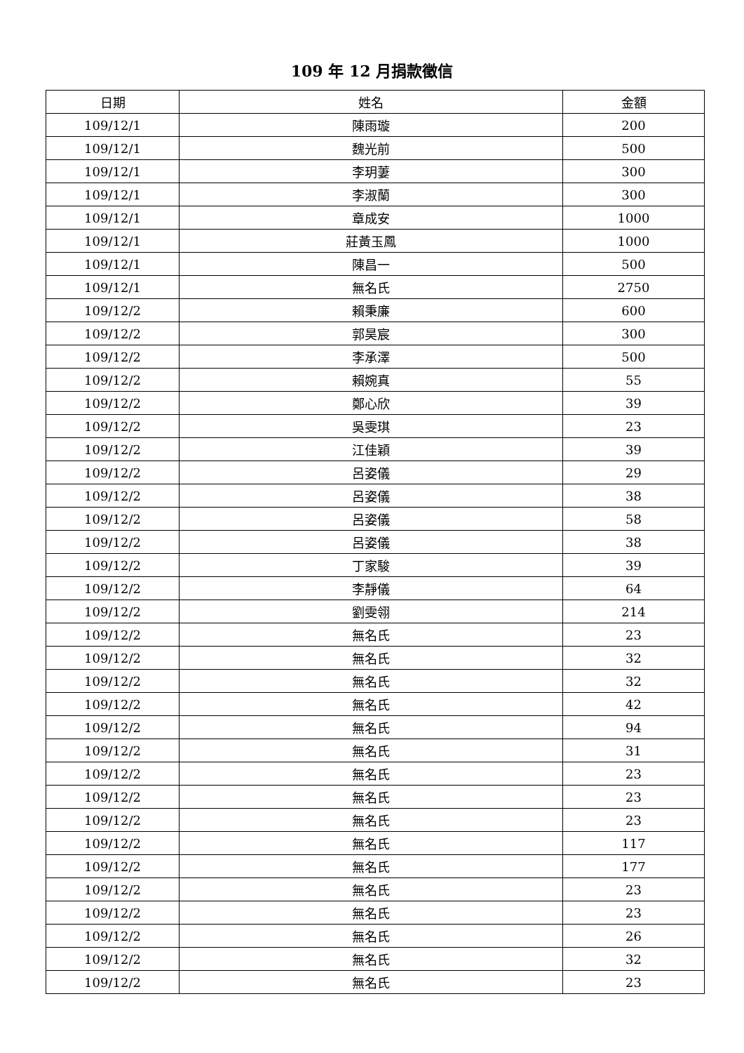109 年 12 月捐款徵信
| 日期 | 姓名 | 金額 |
| --- | --- | --- |
| 109/12/1 | 陳雨璇 | 200 |
| 109/12/1 | 魏光前 | 500 |
| 109/12/1 | 李玥萋 | 300 |
| 109/12/1 | 李淑蘭 | 300 |
| 109/12/1 | 章成安 | 1000 |
| 109/12/1 | 莊黃玉鳳 | 1000 |
| 109/12/1 | 陳昌一 | 500 |
| 109/12/1 | 無名氏 | 2750 |
| 109/12/2 | 賴秉廉 | 600 |
| 109/12/2 | 郭昊宸 | 300 |
| 109/12/2 | 李承澤 | 500 |
| 109/12/2 | 賴婉真 | 55 |
| 109/12/2 | 鄭心欣 | 39 |
| 109/12/2 | 吳雯琪 | 23 |
| 109/12/2 | 江佳穎 | 39 |
| 109/12/2 | 呂姿儀 | 29 |
| 109/12/2 | 呂姿儀 | 38 |
| 109/12/2 | 呂姿儀 | 58 |
| 109/12/2 | 呂姿儀 | 38 |
| 109/12/2 | 丁家駿 | 39 |
| 109/12/2 | 李靜儀 | 64 |
| 109/12/2 | 劉雯翎 | 214 |
| 109/12/2 | 無名氏 | 23 |
| 109/12/2 | 無名氏 | 32 |
| 109/12/2 | 無名氏 | 32 |
| 109/12/2 | 無名氏 | 42 |
| 109/12/2 | 無名氏 | 94 |
| 109/12/2 | 無名氏 | 31 |
| 109/12/2 | 無名氏 | 23 |
| 109/12/2 | 無名氏 | 23 |
| 109/12/2 | 無名氏 | 23 |
| 109/12/2 | 無名氏 | 117 |
| 109/12/2 | 無名氏 | 177 |
| 109/12/2 | 無名氏 | 23 |
| 109/12/2 | 無名氏 | 23 |
| 109/12/2 | 無名氏 | 26 |
| 109/12/2 | 無名氏 | 32 |
| 109/12/2 | 無名氏 | 23 |